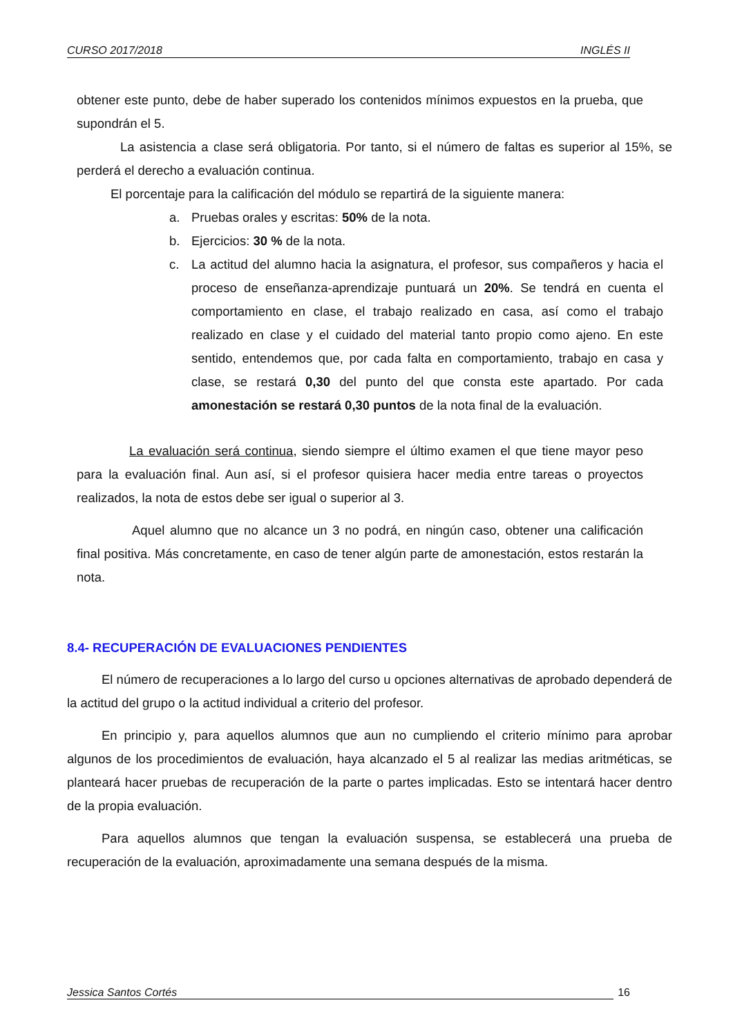CURSO 2017/2018 INGLÉS II
obtener este punto, debe de haber superado los contenidos mínimos expuestos en la prueba, que supondrán el 5.
La asistencia a clase será obligatoria. Por tanto, si el número de faltas es superior al 15%, se perderá el derecho a evaluación continua.
El porcentaje para la calificación del módulo se repartirá de la siguiente manera:
a. Pruebas orales y escritas: 50% de la nota.
b. Ejercicios: 30 % de la nota.
c. La actitud del alumno hacia la asignatura, el profesor, sus compañeros y hacia el proceso de enseñanza-aprendizaje puntuará un 20%. Se tendrá en cuenta el comportamiento en clase, el trabajo realizado en casa, así como el trabajo realizado en clase y el cuidado del material tanto propio como ajeno. En este sentido, entendemos que, por cada falta en comportamiento, trabajo en casa y clase, se restará 0,30 del punto del que consta este apartado. Por cada amonestación se restará 0,30 puntos de la nota final de la evaluación.
La evaluación será continua, siendo siempre el último examen el que tiene mayor peso para la evaluación final. Aun así, si el profesor quisiera hacer media entre tareas o proyectos realizados, la nota de estos debe ser igual o superior al 3.
Aquel alumno que no alcance un 3 no podrá, en ningún caso, obtener una calificación final positiva. Más concretamente, en caso de tener algún parte de amonestación, estos restarán la nota.
8.4- RECUPERACIÓN DE EVALUACIONES PENDIENTES
El número de recuperaciones a lo largo del curso u opciones alternativas de aprobado dependerá de la actitud del grupo o la actitud individual a criterio del profesor.
En principio y, para aquellos alumnos que aun no cumpliendo el criterio mínimo para aprobar algunos de los procedimientos de evaluación, haya alcanzado el 5 al realizar las medias aritméticas, se planteará hacer pruebas de recuperación de la parte o partes implicadas. Esto se intentará hacer dentro de la propia evaluación.
Para aquellos alumnos que tengan la evaluación suspensa, se establecerá una prueba de recuperación de la evaluación, aproximadamente una semana después de la misma.
Jessica Santos Cortés 16